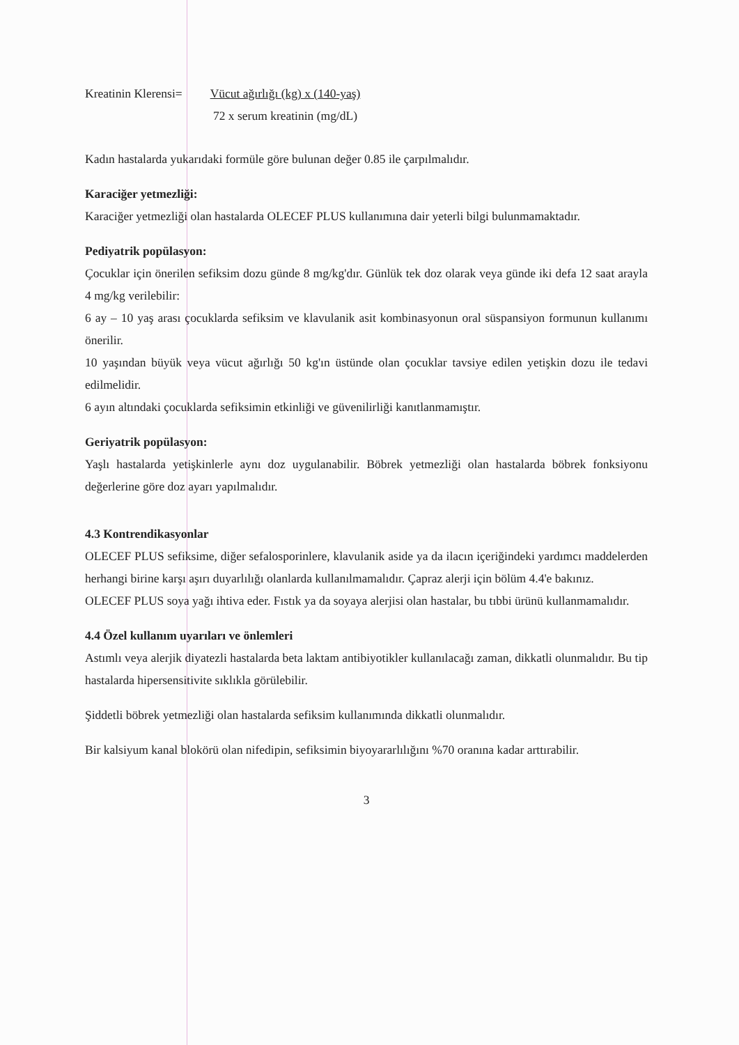Kreatinin Klerensi= Vücut ağırlığı (kg) x (140-yaş)
72 x serum kreatinin (mg/dL)
Kadın hastalarda yukarıdaki formüle göre bulunan değer 0.85 ile çarpılmalıdır.
Karaciğer yetmezliği:
Karaciğer yetmezliği olan hastalarda OLECEF PLUS kullanımına dair yeterli bilgi bulunmamaktadır.
Pediyatrik popülasyon:
Çocuklar için önerilen sefiksim dozu günde 8 mg/kg'dır. Günlük tek doz olarak veya günde iki defa 12 saat arayla 4 mg/kg verilebilir:
6 ay – 10 yaş arası çocuklarda sefiksim ve klavulanik asit kombinasyonun oral süspansiyon formunun kullanımı önerilir.
10 yaşından büyük veya vücut ağırlığı 50 kg'ın üstünde olan çocuklar tavsiye edilen yetişkin dozu ile tedavi edilmelidir.
6 ayın altındaki çocuklarda sefiksimin etkinliği ve güvenilirliği kanıtlanmamıştır.
Geriyatrik popülasyon:
Yaşlı hastalarda yetişkinlerle aynı doz uygulanabilir. Böbrek yetmezliği olan hastalarda böbrek fonksiyonu değerlerine göre doz ayarı yapılmalıdır.
4.3 Kontrendikasyonlar
OLECEF PLUS sefiksime, diğer sefalosporinlere, klavulanik aside ya da ilacın içeriğindeki yardımcı maddelerden herhangi birine karşı aşırı duyarlılığı olanlarda kullanılmamalıdır. Çapraz alerji için bölüm 4.4'e bakınız.
OLECEF PLUS soya yağı ihtiva eder. Fıstık ya da soyaya alerjisi olan hastalar, bu tıbbi ürünü kullanmamalıdır.
4.4 Özel kullanım uyarıları ve önlemleri
Astımlı veya alerjik diyatezli hastalarda beta laktam antibiyotikler kullanılacağı zaman, dikkatli olunmalıdır. Bu tip hastalarda hipersensitivite sıklıkla görülebilir.
Şiddetli böbrek yetmezliği olan hastalarda sefiksim kullanımında dikkatli olunmalıdır.
Bir kalsiyum kanal blokörü olan nifedipin, sefiksimin biyoyararlılığını %70 oranına kadar arttırabilir.
3